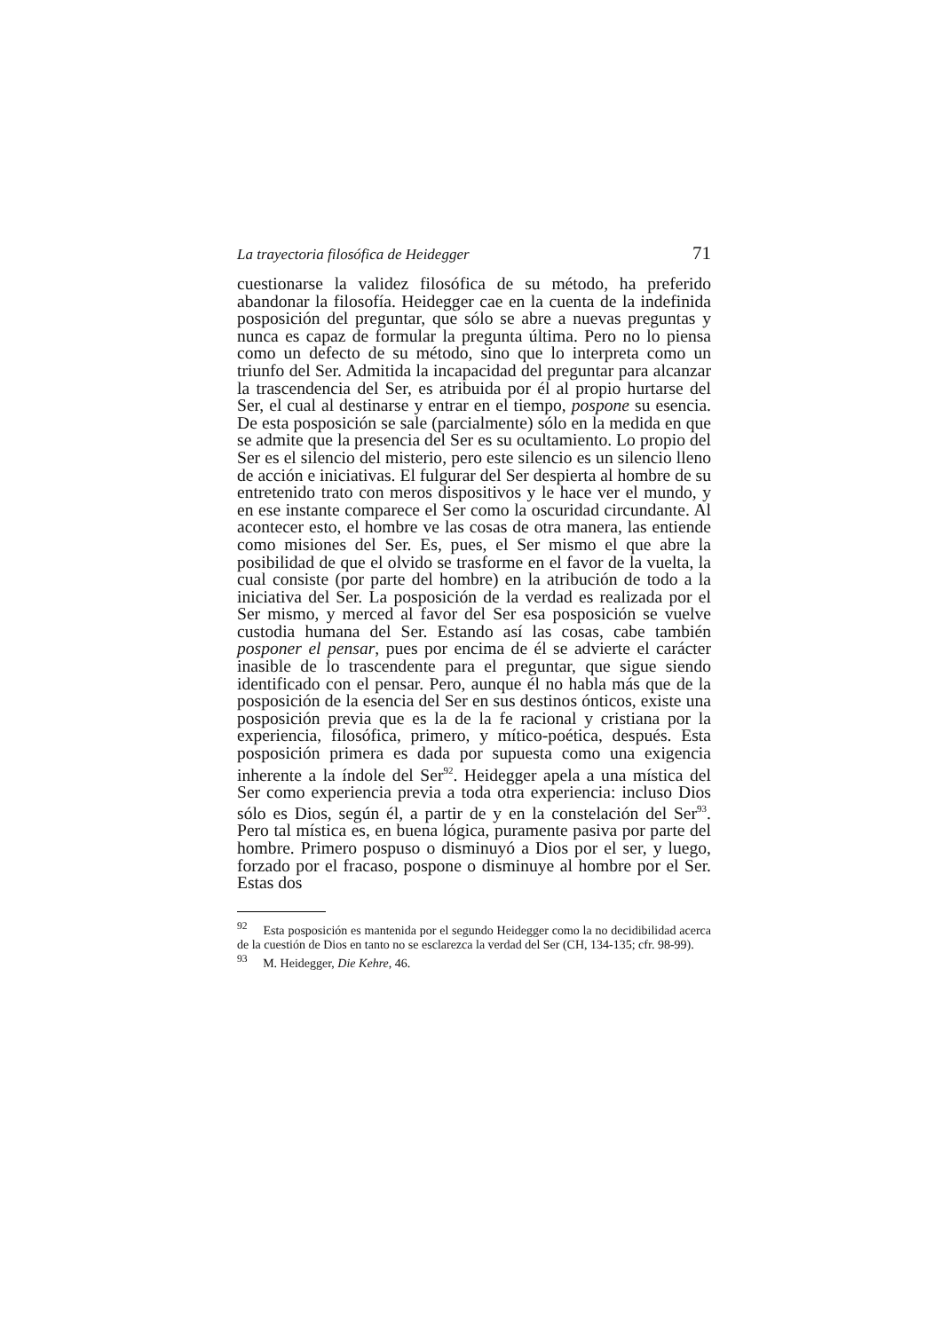La trayectoria filosófica de Heidegger 71
cuestionarse la validez filosófica de su método, ha preferido abandonar la filosofía. Heidegger cae en la cuenta de la indefinida posposición del preguntar, que sólo se abre a nuevas preguntas y nunca es capaz de formular la pregunta última. Pero no lo piensa como un defecto de su método, sino que lo interpreta como un triunfo del Ser. Admitida la incapacidad del preguntar para alcanzar la trascendencia del Ser, es atribuida por él al propio hurtarse del Ser, el cual al destinarse y entrar en el tiempo, pospone su esencia. De esta posposición se sale (parcialmente) sólo en la medida en que se admite que la presencia del Ser es su ocultamiento. Lo propio del Ser es el silencio del misterio, pero este silencio es un silencio lleno de acción e iniciativas. El fulgurar del Ser despierta al hombre de su entretenido trato con meros dispositivos y le hace ver el mundo, y en ese instante comparece el Ser como la oscuridad circundante. Al acontecer esto, el hombre ve las cosas de otra manera, las entiende como misiones del Ser. Es, pues, el Ser mismo el que abre la posibilidad de que el olvido se trasforme en el favor de la vuelta, la cual consiste (por parte del hombre) en la atribución de todo a la iniciativa del Ser. La posposición de la verdad es realizada por el Ser mismo, y merced al favor del Ser esa posposición se vuelve custodia humana del Ser. Estando así las cosas, cabe también posponer el pensar, pues por encima de él se advierte el carácter inasible de lo trascendente para el preguntar, que sigue siendo identificado con el pensar. Pero, aunque él no habla más que de la posposición de la esencia del Ser en sus destinos ónticos, existe una posposición previa que es la de la fe racional y cristiana por la experiencia, filosófica, primero, y mítico-poética, después. Esta posposición primera es dada por supuesta como una exigencia inherente a la índole del Ser<sup>92</sup>. Heidegger apela a una mística del Ser como experiencia previa a toda otra experiencia: incluso Dios sólo es Dios, según él, a partir de y en la constelación del Ser<sup>93</sup>. Pero tal mística es, en buena lógica, puramente pasiva por parte del hombre. Primero pospuso o disminuyó a Dios por el ser, y luego, forzado por el fracaso, pospone o disminuye al hombre por el Ser. Estas dos
<sup>92</sup> Esta posposición es mantenida por el segundo Heidegger como la no decidibilidad acerca de la cuestión de Dios en tanto no se esclarezca la verdad del Ser (CH, 134-135; cfr. 98-99).
<sup>93</sup> M. Heidegger, Die Kehre, 46.